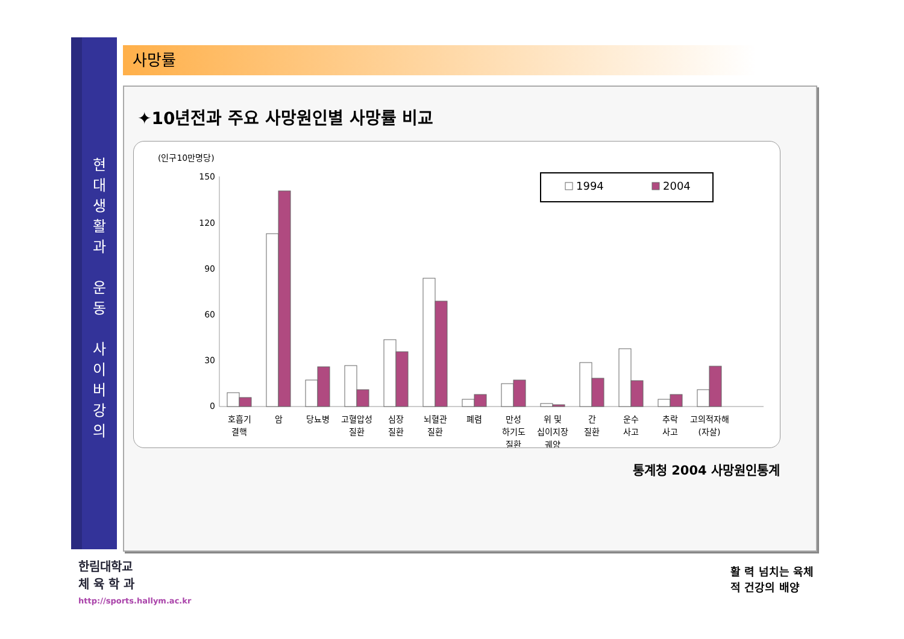현
대
생
활
과
운
동
사
이
버
강
의
사망률
✦10년전과 주요 사망원인별 사망률 비교
(인구10만명당)
150
120
90
60
30
0
호흡기
결핵
암
당뇨병
고혈압성
질환
심장
질환
뇌혈관
질환
폐렴
만성
하기도
질환
위 및
십이지장
궤양
간
질환
운수
사고
추락
사고
고의적자해
(자살)
1994
2004
통계청 2004 사망원인통계
한림대학교
체 육 학 과
http://sports.hallym.ac.kr
활 력 넘치는 육체
적 건강의 배양